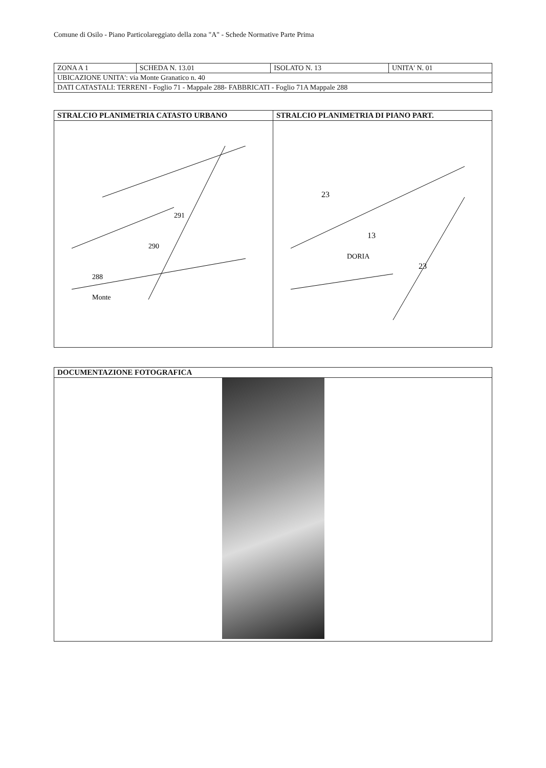Comune di Osilo - Piano Particolareggiato della zona "A" - Schede Normative Parte Prima
| ZONA A 1 | SCHEDA N. 13.01 | ISOLATO N. 13 | UNITA' N. 01 |
| UBICAZIONE UNITA': via Monte Granatico n. 40 | | | |
| DATI CATASTALI: TERRENI - Foglio 71 - Mappale 288- FABBRICATI - Foglio 71A Mappale 288 | | | |
| STRALCIO PLANIMETRIA CATASTO URBANO | STRALCIO PLANIMETRIA DI PIANO PART. |
| --- | --- |
| 288 290 Monte 291 | 23 13 DORIA 23 |
| DOCUMENTAZIONE FOTOGRAFICA |
| --- |